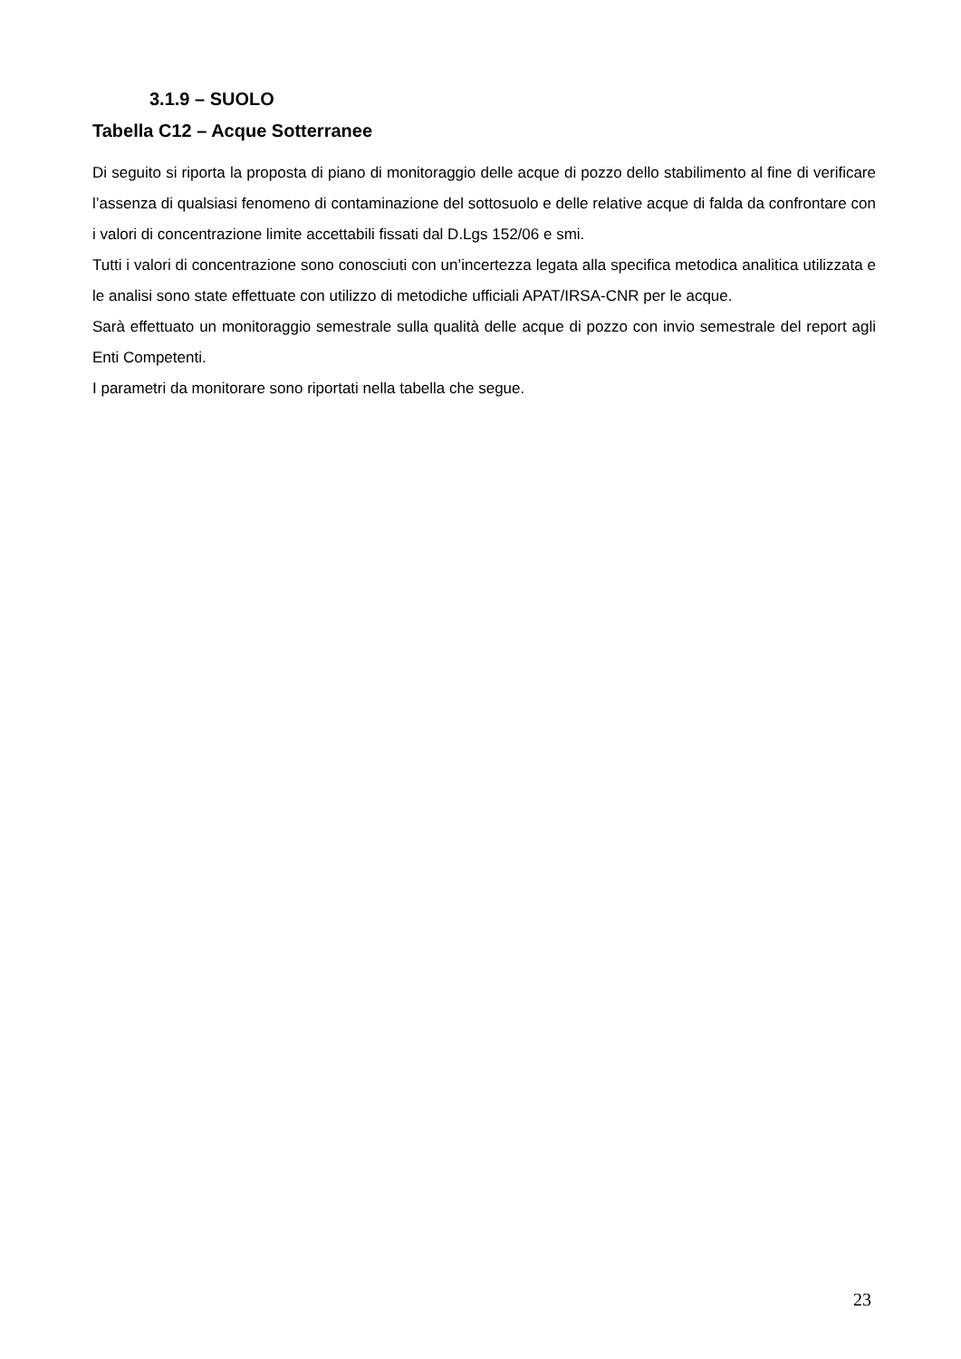3.1.9 – SUOLO
Tabella C12 – Acque Sotterranee
Di seguito si riporta la proposta di piano di monitoraggio delle acque di pozzo dello stabilimento al fine di verificare l’assenza di qualsiasi fenomeno di contaminazione del sottosuolo e delle relative acque di falda da confrontare con i valori di concentrazione limite accettabili fissati dal D.Lgs 152/06 e smi.
Tutti i valori di concentrazione sono conosciuti con un’incertezza legata alla specifica metodica analitica utilizzata e le analisi sono state effettuate con utilizzo di metodiche ufficiali APAT/IRSA-CNR per le acque.
Sarà effettuato un monitoraggio semestrale sulla qualità delle acque di pozzo con invio semestrale del report agli Enti Competenti.
I parametri da monitorare sono riportati nella tabella che segue.
23